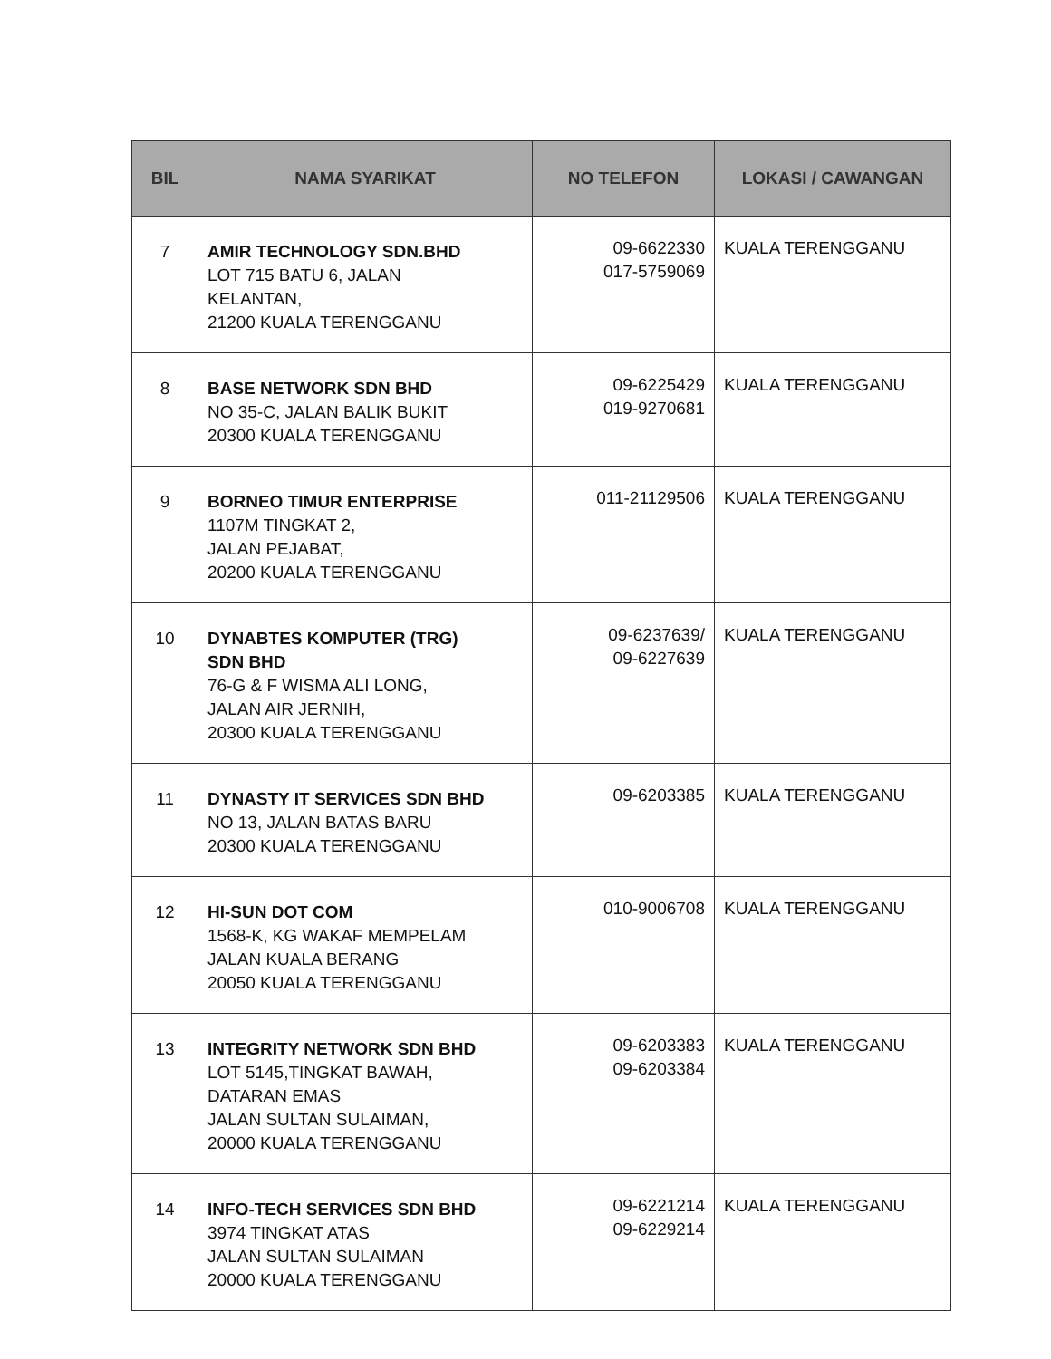| BIL | NAMA SYARIKAT | NO TELEFON | LOKASI / CAWANGAN |
| --- | --- | --- | --- |
| 7 | AMIR TECHNOLOGY SDN.BHD LOT 715 BATU 6, JALAN KELANTAN, 21200 KUALA TERENGGANU | 09-6622330 017-5759069 | KUALA TERENGGANU |
| 8 | BASE NETWORK SDN BHD NO 35-C, JALAN BALIK BUKIT 20300 KUALA TERENGGANU | 09-6225429 019-9270681 | KUALA TERENGGANU |
| 9 | BORNEO TIMUR ENTERPRISE 1107M TINGKAT 2, JALAN PEJABAT, 20200 KUALA TERENGGANU | 011-21129506 | KUALA TERENGGANU |
| 10 | DYNABTES KOMPUTER (TRG) SDN BHD 76-G & F WISMA ALI LONG, JALAN AIR JERNIH, 20300 KUALA TERENGGANU | 09-6237639/ 09-6227639 | KUALA TERENGGANU |
| 11 | DYNASTY IT SERVICES SDN BHD NO 13, JALAN BATAS BARU 20300 KUALA TERENGGANU | 09-6203385 | KUALA TERENGGANU |
| 12 | HI-SUN DOT COM 1568-K, KG WAKAF MEMPELAM JALAN KUALA BERANG 20050 KUALA TERENGGANU | 010-9006708 | KUALA TERENGGANU |
| 13 | INTEGRITY NETWORK SDN BHD LOT 5145,TINGKAT BAWAH, DATARAN EMAS JALAN SULTAN SULAIMAN, 20000 KUALA TERENGGANU | 09-6203383 09-6203384 | KUALA TERENGGANU |
| 14 | INFO-TECH SERVICES SDN BHD 3974 TINGKAT ATAS JALAN SULTAN SULAIMAN 20000 KUALA TERENGGANU | 09-6221214 09-6229214 | KUALA TERENGGANU |